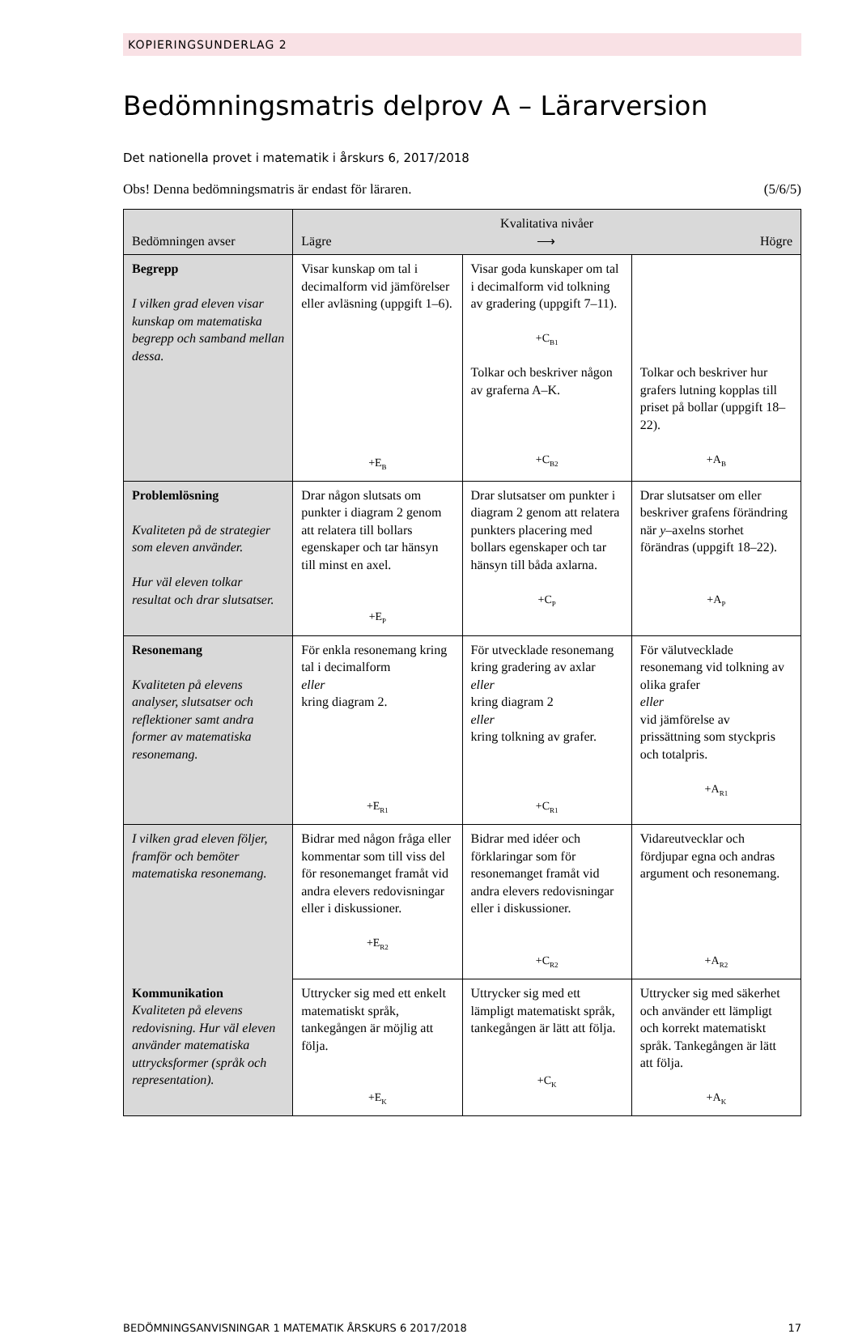KOPIERINGSUNDERLAG 2
Bedömningsmatris delprov A – Lärarversion
Det nationella provet i matematik i årskurs 6, 2017/2018
Obs! Denna bedömningsmatris är endast för läraren. (5/6/5)
| Bedömningen avser | Kvalitativa nivåer Lägre ⟶ Högre | | |
| --- | --- | --- | --- |
| Begrepp I vilken grad eleven visar kunskap om matematiska begrepp och samband mellan dessa. | Visar kunskap om tal i decimalform vid jämförelser eller avläsning (uppgift 1–6). +E<sub>B</sub> | Visar goda kunskaper om tal i decimalform vid tolkning av gradering (uppgift 7–11). +C<sub>B1</sub> | |
| | | Tolkar och beskriver någon av graferna A–K. +C<sub>B2</sub> | Tolkar och beskriver hur grafers lutning kopplas till priset på bollar (uppgift 18–22). +A<sub>B</sub> |
| Problemlösning Kvaliteten på de strategier som eleven använder. Hur väl eleven tolkar resultat och drar slutsatser. | Drar någon slutsats om punkter i diagram 2 genom att relatera till bollars egenskaper och tar hänsyn till minst en axel. +E<sub>P</sub> | Drar slutsatser om punkter i diagram 2 genom att relatera punkters placering med bollars egenskaper och tar hänsyn till båda axlarna. +C<sub>P</sub> | Drar slutsatser om eller beskriver grafens förändring när y –axelns storhet förändras (uppgift 18–22). +A<sub>P</sub> |
| Resonemang Kvaliteten på elevens analyser, slutsatser och reflektioner samt andra former av matematiska resonemang. | För enkla resonemang kring tal i decimalform eller kring diagram 2. +E<sub>R1</sub> | För utvecklade resonemang kring gradering av axlar eller kring diagram 2 eller kring tolkning av grafer. +C<sub>R1</sub> | För välutvecklade resonemang vid tolkning av olika grafer eller vid jämförelse av prissättning som styckpris och totalpris. +A<sub>R1</sub> |
| I vilken grad eleven följer, framför och bemöter matematiska resonemang. | Bidrar med någon fråga eller kommentar som till viss del för resonemanget framåt vid andra elevers redovisningar eller i diskussioner. +E<sub>R2</sub> | Bidrar med idéer och förklaringar som för resonemanget framåt vid andra elevers redovisningar eller i diskussioner. +C<sub>R2</sub> | Vidareutvecklar och fördjupar egna och andras argument och resonemang. +A<sub>R2</sub> |
| Kommunikation Kvaliteten på elevens redovisning. Hur väl eleven använder matematiska uttrycksformer (språk och representation). | Uttrycker sig med ett enkelt matematiskt språk, tankegången är möjlig att följa. +E<sub>K</sub> | Uttrycker sig med ett lämpligt matematiskt språk, tankegången är lätt att följa. +C<sub>K</sub> | Uttrycker sig med säkerhet och använder ett lämpligt och korrekt matematiskt språk. Tankegången är lätt att följa. +A<sub>K</sub> |
BEDÖMNINGSANVISNINGAR 1 MATEMATIK ÅRSKURS 6 2017/2018 17